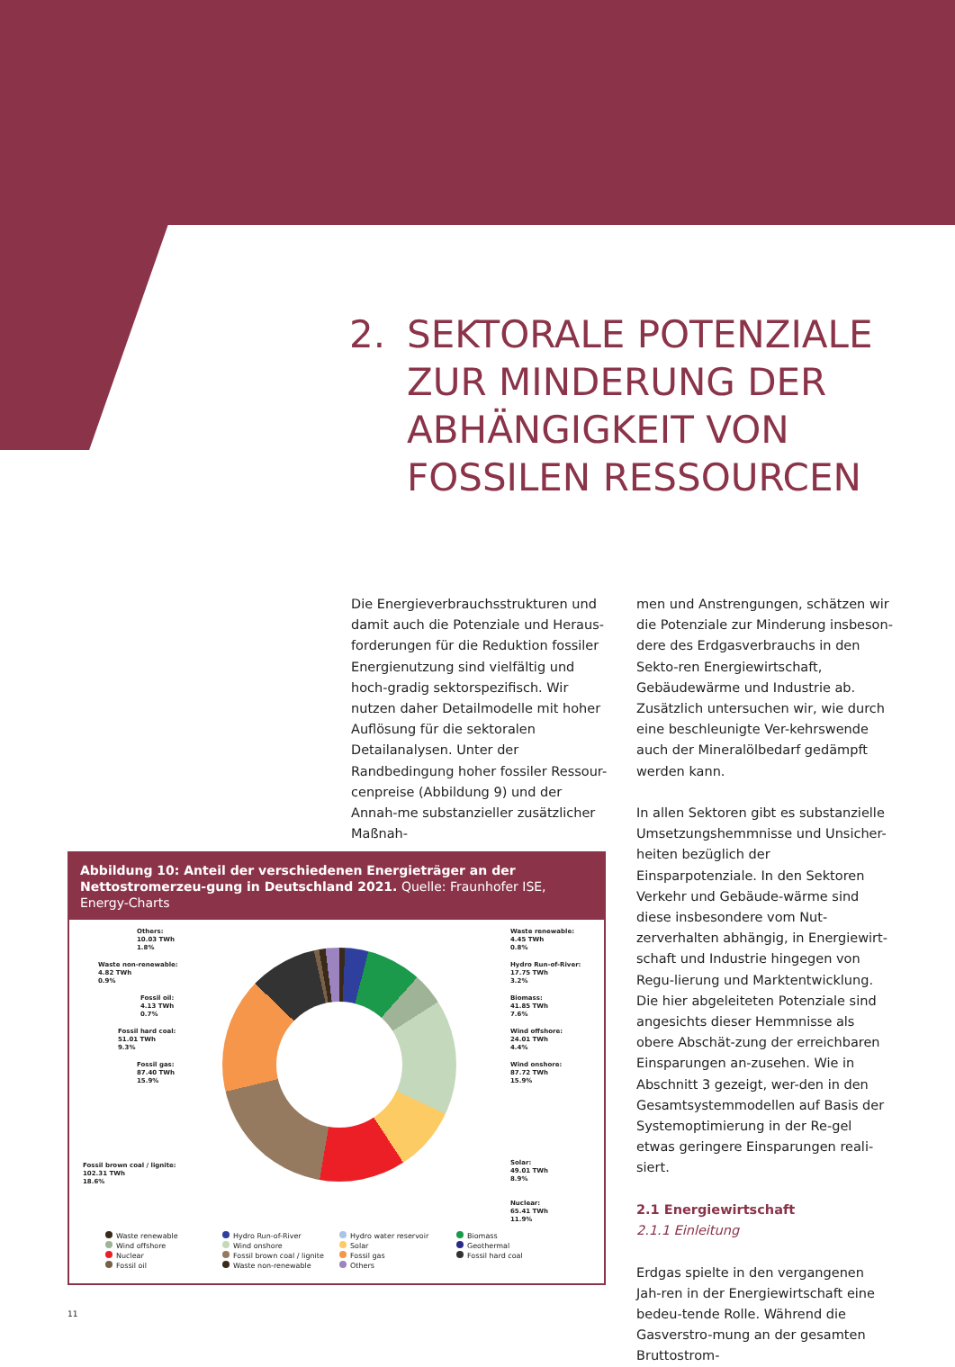2. SEKTORALE POTENZIALE
ZUR MINDERUNG DER
ABHÄNGIGKEIT VON
FOSSILEN RESSOURCEN
Die Energieverbrauchsstrukturen und damit auch die Potenziale und Heraus-forderungen für die Reduktion fossiler Energienutzung sind vielfältig und hoch-gradig sektorspezifisch. Wir nutzen daher Detailmodelle mit hoher Auflösung für die sektoralen Detailanalysen. Unter der Randbedingung hoher fossiler Ressour-cenpreise (Abbildung 9) und der Annah-me substanzieller zusätzlicher Maßnah-
men und Anstrengungen, schätzen wir die Potenziale zur Minderung insbeson-dere des Erdgasverbrauchs in den Sekto-ren Energiewirtschaft, Gebäudewärme und Industrie ab. Zusätzlich untersuchen wir, wie durch eine beschleunigte Ver-kehrswende auch der Mineralölbedarf gedämpft werden kann.
In allen Sektoren gibt es substanzielle Umsetzungshemmnisse und Unsicher-heiten bezüglich der Einsparpotenziale. In den Sektoren Verkehr und Gebäude-wärme sind diese insbesondere vom Nut-zerverhalten abhängig, in Energiewirt-schaft und Industrie hingegen von Regu-lierung und Marktentwicklung. Die hier abgeleiteten Potenziale sind angesichts dieser Hemmnisse als obere Abschät-zung der erreichbaren Einsparungen an-zusehen. Wie in Abschnitt 3 gezeigt, wer-den in den Gesamtsystemmodellen auf Basis der Systemoptimierung in der Re-gel etwas geringere Einsparungen reali-siert.
2.1 Energiewirtschaft
2.1.1 Einleitung
Erdgas spielte in den vergangenen Jah-ren in der Energiewirtschaft eine bedeu-tende Rolle. Während die Gasverstro-mung an der gesamten Bruttostrom-
Abbildung 10: Anteil der verschiedenen Energieträger an der Nettostromerzeu-gung in Deutschland 2021. Quelle: Fraunhofer ISE, Energy-Charts
Others:
10.03 TWh
1.8%
Waste non-renewable:
4.82 TWh
0.9%
Fossil oil:
4.13 TWh
0.7%
Fossil hard coal:
51.01 TWh
9.3%
Fossil gas:
87.40 TWh
15.9%
Fossil brown coal / lignite:
102.31 TWh
18.6%
Waste renewable:
4.45 TWh
0.8%
Hydro Run-of-River:
17.75 TWh
3.2%
Biomass:
41.85 TWh
7.6%
Wind offshore:
24.01 TWh
4.4%
Wind onshore:
87.72 TWh
15.9%
Solar:
49.01 TWh
8.9%
Nuclear:
65.41 TWh
11.9%
Waste renewable
Hydro Run-of-River
Hydro water reservoir
Biomass
Wind offshore
Wind onshore
Solar
Geothermal
Nuclear
Fossil brown coal / lignite
Fossil gas
Fossil hard coal
Fossil oil
Waste non-renewable
Others
11